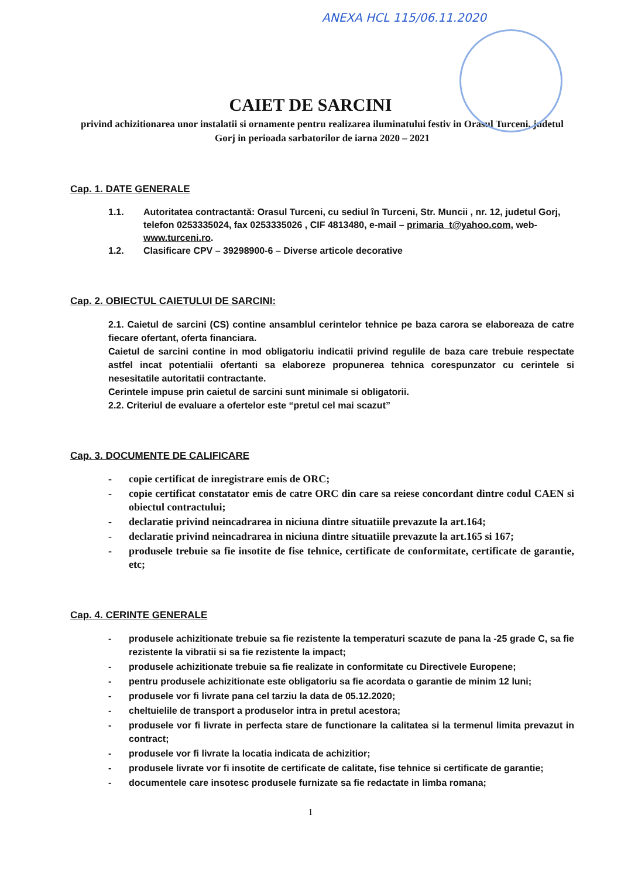ANEXA HCL 115/06.11.2020
CAIET DE SARCINI
privind achizitionarea unor instalatii si ornamente pentru realizarea iluminatului festiv in Orasul Turceni, judetul Gorj in perioada sarbatorilor de iarna 2020 – 2021
Cap. 1. DATE GENERALE
1.1. Autoritatea contractantă: Orasul Turceni, cu sediul în Turceni, Str. Muncii , nr. 12, judetul Gorj, telefon 0253335024, fax 0253335026 , CIF 4813480, e-mail – primaria_t@yahoo.com, web- www.turceni.ro.
1.2. Clasificare CPV – 39298900-6 – Diverse articole decorative
Cap. 2. OBIECTUL CAIETULUI DE SARCINI:
2.1. Caietul de sarcini (CS) contine ansamblul cerintelor tehnice pe baza carora se elaboreaza de catre fiecare ofertant, oferta financiara.
Caietul de sarcini contine in mod obligatoriu indicatii privind regulile de baza care trebuie respectate astfel incat potentialii ofertanti sa elaboreze propunerea tehnica corespunzator cu cerintele si nesesitatile autoritatii contractante.
Cerintele impuse prin caietul de sarcini sunt minimale si obligatorii.
2.2. Criteriul de evaluare a ofertelor este “pretul cel mai scazut”
Cap. 3. DOCUMENTE DE CALIFICARE
- copie certificat de inregistrare emis de ORC;
- copie certificat constatator emis de catre ORC din care sa reiese concordant dintre codul CAEN si obiectul contractului;
- declaratie privind neincadrarea in niciuna dintre situatiile prevazute la art.164;
- declaratie privind neincadrarea in niciuna dintre situatiile prevazute la art.165 si 167;
- produsele trebuie sa fie insotite de fise tehnice, certificate de conformitate, certificate de garantie, etc;
Cap. 4. CERINTE GENERALE
- produsele achizitionate trebuie sa fie rezistente la temperaturi scazute de pana la -25 grade C, sa fie rezistente la vibratii si sa fie rezistente la impact;
- produsele achizitionate trebuie sa fie realizate in conformitate cu Directivele Europene;
- pentru produsele achizitionate este obligatoriu sa fie acordata o garantie de minim 12 luni;
- produsele vor fi livrate pana cel tarziu la data de 05.12.2020;
- cheltuielile de transport a produselor intra in pretul acestora;
- produsele vor fi livrate in perfecta stare de functionare la calitatea si la termenul limita prevazut in contract;
- produsele vor fi livrate la locatia indicata de achizitior;
- produsele livrate vor fi insotite de certificate de calitate, fise tehnice si certificate de garantie;
- documentele care insotesc produsele furnizate sa fie redactate in limba romana;
1